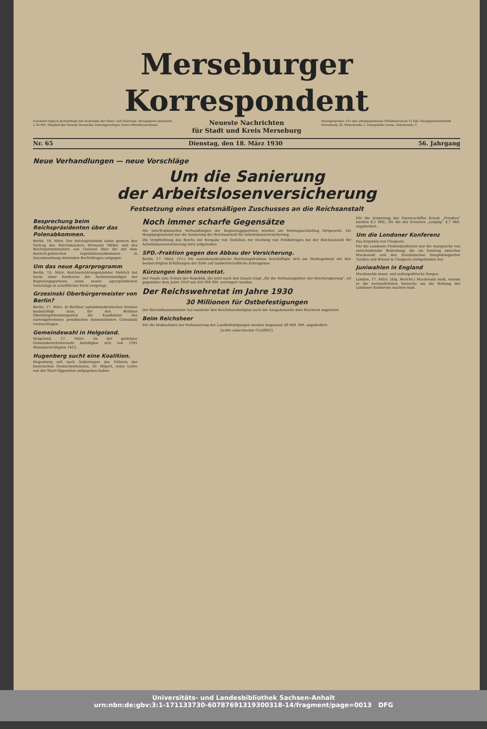Merseburger Korrespondent
Erscheint täglich nachmittags mit Ausnahme der Sonn- und Feiertage. Bezugspreis monatlich 2.30 RM. Mitglied des Vereins Deutscher Zeitungsverleger, Kreis Mitteldeutschland.
Neueste Nachrichten
für Stadt und Kreis Merseburg
Anzeigenpreise: Für den zehngespaltenen Millimeterraum 12 Rpf. Hauptgeschäftsstelle Merseburg: Kl. Ritterstraße 3. Zweigstelle Leuna: Industriestr. 1.
Nr. 65 Dienstag, den 18. März 1930 56. Jahrgang
Neue Verhandlungen — neue Vorschläge
Um die Sanierung
der Arbeitslosenversicherung
Festsetzung eines etatsmäßigen Zuschusses an die Reichsanstalt
Besprechung beim Reichspräsidenten über das Polenabkommen.
Berlin, 18. März. Der Reichspräsident nahm gestern den Vortrag des Reichskanzlers Hermann Müller und des Reichsjustizministers von Guérard über die mit dem deutsch-polnischen Liquidationsabkommen in Zusammenhang stehenden Rechtsfragen entgegen.
Um das neue Agrarprogramm
Berlin, 15. März. Reichsernährungsminister Dietrich hat heute einer Konferenz der Sachverständigen der Regierungsparteien seine neuen agrarpolitischen Vorschläge in schriftlicher Form vorgelegt.
Grzesinski Oberbürgermeister von Berlin?
Berlin, 17. März. In Berliner sozialdemokratischen Kreisen beabsichtigt man, für den Berliner Oberbürgermeisterposten die Kandidatur des zurückgetretenen preußischen Innenministers Grzesinski vorzuschlagen.
Gemeindewahl in Helgoland.
Helgoland, 17. März. An der gestrigen Gemeindevertreterwahl beteiligten sich von 1591 Stimmberechtigten 1415.
Hugenberg sucht eine Koalition.
Hugenberg soll nach Äußerungen des Führers der bayerischen Deutschnationalen, Dr. Hilpert, seine Lehre von der Starr-Opposition aufgegeben haben.
Noch immer scharfe Gegensätze
Die interfraktionellen Verhandlungen der Regierungsparteien wurden am Montagnachmittag fortgesetzt. Ihr Hauptgegenstand war die Sanierung der Reichsanstalt für Arbeitslosenversicherung.
Die Verpflichtung des Reichs zur Hergabe von Darlehen zur Deckung von Fehlbeträgen bei der Reichsanstalt für Arbeitslosenversicherung wird aufgehoben.
SPD.-Fraktion gegen den Abbau der Versicherung.
Berlin, 17. März. (TU.) Die sozialdemokratische Reichstagsfraktion beschäftigte sich am Montagabend mit den beabsichtigten Erhöhungen der Zölle auf landwirtschaftliche Erzeugnisse.
Kürzungen beim Innenetat.
Der Fonds zum Schutz der Republik, der jetzt noch den Zusatz trägt „für die Verfassungsfeier der Reichsregierung“, ist gegenüber dem Jahre 1929 um 450 000 RM. verringert worden.
Der Reichswehretat im Jahre 1930
30 Millionen für Ostbefestigungen
Der Reichsfinanzminister hat nunmehr den Reichshaushaltplan nach der Ausgabenseite dem Reichsrat zugeleitet.
Beim Reichsheer
Für die Maßnahmen zur Verbesserung der Landbefestigungen werden insgesamt 30 Mill. RM. angefordert.
[x-rite colorchecker CLASSIC]
Für die Armierung des Panzerschiffes Ersatz „Preußen“ werden 8,1 Mill., für die des Kreuzers „Leipzig“ 4,7 Mill. angefordert.
Um die Londoner Konferenz
Das Ergebnis von Chequers.
Für die Londoner Flottenkonferenz war die Aussprache von entscheidender Bedeutung, die am Sonntag zwischen Macdonald und den französischen Hauptdelegierten Tardieu und Briand in Chequers stattgefunden hat.
Juniwahlen in England
Macdonalds innen- und außenpolitische Sorgen.
London, 17. März. (Eig. Bericht.) Macdonald weiß, warum er die verzweifeltsten Versuche um die Rettung der Londoner Konferenz machen muß.
Universitäts- und Landesbibliothek Sachsen-Anhalt
urn:nbn:de:gbv:3:1-171133730-60787691319300318-14/fragment/page=0013 DFG